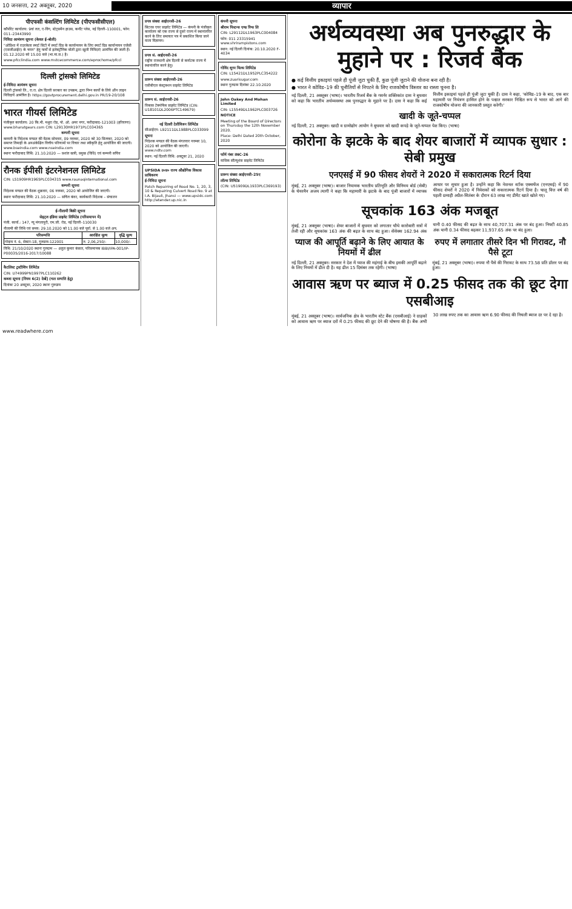10 जनसत्ता, 22 अक्तूबर, 2020
व्यापार
पीएफसी कंसल्टिंग लिमिटेड (पीएफसीसीएल)
कॉर्पोरेट कार्यालय: 9वां तल, ए-विंग, स्टेट्समैन हाउस, कनॉट प्लेस, नई दिल्ली–110001, फोन: 011–23443990
निविदा आमंत्रण सूचना (केवल ई–बोली)
"ओडिशा में राउरकेला स्मार्ट सिटी में स्मार्ट ग्रिड के कार्यान्वयन के लिए स्मार्ट ग्रिड कार्यान्वयन एजेंसी (एसजीआईए) के चयन" हेतु फर्मों से इलेक्ट्रॉनिक बोली द्वारा खुली निविदाएं आमंत्रित की जाती हैं। 01.12.2020 को 15.00 बजे (भा.मा.स.) है।
www.pfcclindia.com www.mstcecommerce.com/eprochome/pfccl
दिल्ली ट्रांसको लिमिटेड
ई-निविदा आमंत्रण सूचना
दिल्ली ट्रांसको लि., रा.रा. क्षेत्र दिल्ली सरकार का उपक्रम, द्वारा निम्न कार्यों के लिये ऑन लाइन निविदायें आमंत्रित है। https://govtprocurement.delhi.gov.in PR/19-20/108
भारत गीयर्स लिमिटेड
पंजीकृत कार्यालय: 20 कि.मी. मथुरा रोड, पो. ओ. अमर नगर, फरीदाबाद–121003 (हरियाणा) www.bharatgears.com CIN: L29130HR1971PLC034365
कम्पनी सूचना
कम्पनी के निदेशक मण्डल की बैठक सोमवार, 09 नवम्बर, 2020 को 30 सितम्बर, 2020 को समाप्त तिमाही के अनअंकेक्षित वित्तीय परिणामों पर विचार तथा स्वीकृति हेतु आयोजित की जाएगी। www.bseindia.com www.nseindia.com
स्थानः फरीदाबाद तिथि: 21.10.2020 — प्रशांत खत्री, प्रमुख (विधि) एवं कम्पनी सचिव
रौनक ईपीसी इंटरनेशनल लिमिटेड
CIN: L51909HR1965PLC034315 www.raunaqinternational.com
कम्पनी सूचना
निदेशक मण्डल की बैठक शुक्रवार, 06 नवम्बर, 2020 को आयोजित की जाएगी।
स्थानः फरीदाबाद तिथि: 21.10.2020 — सचित कंवर, कार्यकारी निदेशक – संचालन
ई-नीलामी बिक्री सूचना
सेड्ट्ज इंडिया प्राइवेट लिमिटेड (परिसमापन में)
पंजी. कार्या.: 147, न्यू मंगलापुरी, एम.जी. रोड, नई दिल्ली–110030
नीलामी की तिथि एवं समय: 29.10.2020 को 11.00 बजे पूर्वा. से 1.00 बजे अप.
| परिसम्पत्ति | आरक्षित मूल्य | वृद्धि मूल्य |
| --- | --- | --- |
| गोदाम नं. 6, सेक्टर-18, गुरुग्राम-122001 | रु. 2,06,250/- | 10,000/- |
तिथि: 21/10/2020 स्थानः गुरुग्राम — अतुल कुमार कंसल, परिसमापक IBBI/IPA-001/IP-P00035/2016-2017/10088
कैटलिस्ट ट्रस्टीशिप लिमिटेड
CIN: U74999PN1997PLC110262
कब्जा सूचना [नियम 6(2) देखें] (चल सम्पत्ति हेतु)
दिनांकः 20 अक्टूबर, 2020 स्थानः गुरुग्राम
प्रपत्र संख्या आईएनसी–26
सिटरस एयर प्राइवेट लिमिटेड — कंपनी के पंजीकृत कार्यालय को एक राज्य से दूसरे राज्य में स्थानांतरित करने के लिए समाचार पत्र में प्रकाशित किया जाने वाला विज्ञापन।
प्रपत्र सं. आईएनसी-26
राष्ट्रीय राजधानी क्षेत्र दिल्ली से कर्नाटक राज्य में स्थानांतरित करने हेतु।
प्रारूप संख्या आईएनसी-26
एसीबीएल कंस्ट्रक्शन प्राइवेट लिमिटेड
प्रारूप सं. आईएनसी-26
विकास टेक्नोफैब प्राइवेट लिमिटेड (CIN: U18101DL2006PTC149679)
नई दिल्ली टेलीविजन लिमिटेड
सीआईएन: L92111DL1988PLC033099
सूचना
निदेशक मण्डल की बैठक मंगलवार नवम्बर 10, 2020 को आयोजित की जाएगी। www.ndtv.com
स्थान: नई दिल्ली तिथि: अक्टूबर 21, 2020
UPSIDA उ०प्र० राज्य औद्योगिक विकास प्राधिकरण
ई-निविदा सूचना
Patch Repairing of Road No. 1, 20, 3, 10 & Repairing Culvert Road No. 9 at I.A. Bijauli, Jhansi — www.upsidc.com http://etender.up.nic.in
कंपनी सूचना
श्रीराम पिस्टन्स एण्ड रिंग्स लि
CIN: L29112DL1963PLC004084
फोन: 011 23315941 www.shrirampistons.com
स्थान: नई दिल्ली दिनांक: 20.10.2020 F-4034
गोविंद शुगर मिल्स लिमिटेड
CIN: L15421DL1952PLC354222
www.zuarisugar.com
स्थानः गुरुग्राम दिनांकः 22.10.2020
John Oakey And Mohan Limited
CIN: L15549DL1962PLC003726
NOTICE
Meeting of the Board of Directors on Thursday the 12th November 2020.
Place: Delhi Dated 20th October, 2020
फॉर्म नंबर INC-26
वाधिक सॉल्यूशंस प्राइवेट लिमिटेड
प्रारूप संख्या आईएनसी–25ए
लॉल्स लिमिटेड
(CIN: U51909DL1933PLC369193)
अर्थव्यवस्था अब पुनरुद्धार के मुहाने पर : रिजर्व बैंक
● कई वित्तीय इकाइयां पहले ही पूंजी जुटा चुकी हैं, कुछ पूंजी जुटाने की योजना बना रही है।
● भारत ने कोविड–19 की चुनौतियों से निपटने के लिए राजकोषीय विस्तार का रास्ता चुनना है।
नई दिल्ली, 21 अक्तूबर (भाषा)। भारतीय रिजर्व बैंक के गवर्नर शक्तिकांत दास ने बुधवार को कहा कि भारतीय अर्थव्यवस्था अब पुनरुद्धार के मुहाने पर है। दास ने कहा कि कई वित्तीय इकाइयां पहले ही पूंजी जुटा चुकी हैं। दास ने कहा, 'कोविड–19 के बाद, एक बार महामारी पर नियंत्रण हासिल होने के पश्चात सरकार निश्चित रूप से भारत को आगे की राजकोषीय योजना की जानकारी प्रस्तुत करेगी।'
खादी के जूते-चप्पल
नई दिल्ली, 21 अक्तूबर। खादी व ग्रामोद्योग आयोग ने बुधवार को खादी कपड़े के जूते-चप्पल पेश किए। (भाषा)
कोरोना के झटके के बाद शेयर बाजारों में व्यापक सुधार : सेबी प्रमुख
एनएसई में 90 फीसद शेयरों ने 2020 में सकारात्मक रिटर्न दिया
मुंबई, 21 अक्तूबर (भाषा)। बाजार नियामक भारतीय प्रतिभूति और विनिमय बोर्ड (सेबी) के चेयरमैन अजय त्यागी ने कहा कि महामारी के झटके के बाद पूंजी बाजारों में व्यापक आधार पर सुधार हुआ है। उन्होंने कहा कि नेशनल स्टॉक एक्सचेंज (एनएसई) में 90 फीसद शेयरों ने 2020 में निवेशकों को सकारात्मक रिटर्न दिया है। चालू वित्त वर्ष की पहली छमाही अप्रैल-सितंबर के दौरान 63 लाख नए डीमैट खाते खोले गए।
सूचकांक 163 अंक मजबूत
मुंबई, 21 अक्तूबर (भाषा)। शेयर बाजारों में बुधवार को लगातार चौथे कारोबारी सत्रों में तेजी रही और सूचकांक 163 अंक की बढ़त के साथ बंद हुआ। सेंसेक्स 162.94 अंक यानी 0.40 फीसद की बढ़त के साथ 40,707.31 अंक पर बंद हुआ। निफ्टी 40.85 अंक यानी 0.34 फीसद बढ़कर 11,937.65 अंक पर बंद हुआ।
प्याज की आपूर्ति बढ़ाने के लिए आयात के नियमों में ढील
नई दिल्ली, 21 अक्तूबर। सरकार ने देश में प्याज की महंगाई के बीच इसकी आपूर्ति बढ़ाने के लिए नियमों में ढील दी है। यह ढील 15 दिसंबर तक रहेगी। (भाषा)
रुपए में लगातार तीसरे दिन भी गिरावट, नौ पैसे टूटा
मुंबई, 21 अक्तूबर (भाषा)। रुपया नौ पैसे की गिरावट के साथ 73.58 प्रति डॉलर पर बंद हुआ।
आवास ऋण पर ब्याज में 0.25 फीसद तक की छूट देगा एसबीआइ
मुंबई, 21 अक्तूबर (भाषा)। सार्वजनिक क्षेत्र के भारतीय स्टेट बैंक (एसबीआई) ने ग्राहकों को आवास ऋण पर ब्याज दरों में 0.25 फीसद की छूट देने की घोषणा की है। बैंक अभी 30 लाख रुपए तक का आवास ऋण 6.90 फीसद की निचली ब्याज दर पर दे रहा है।
www.readwhere.com